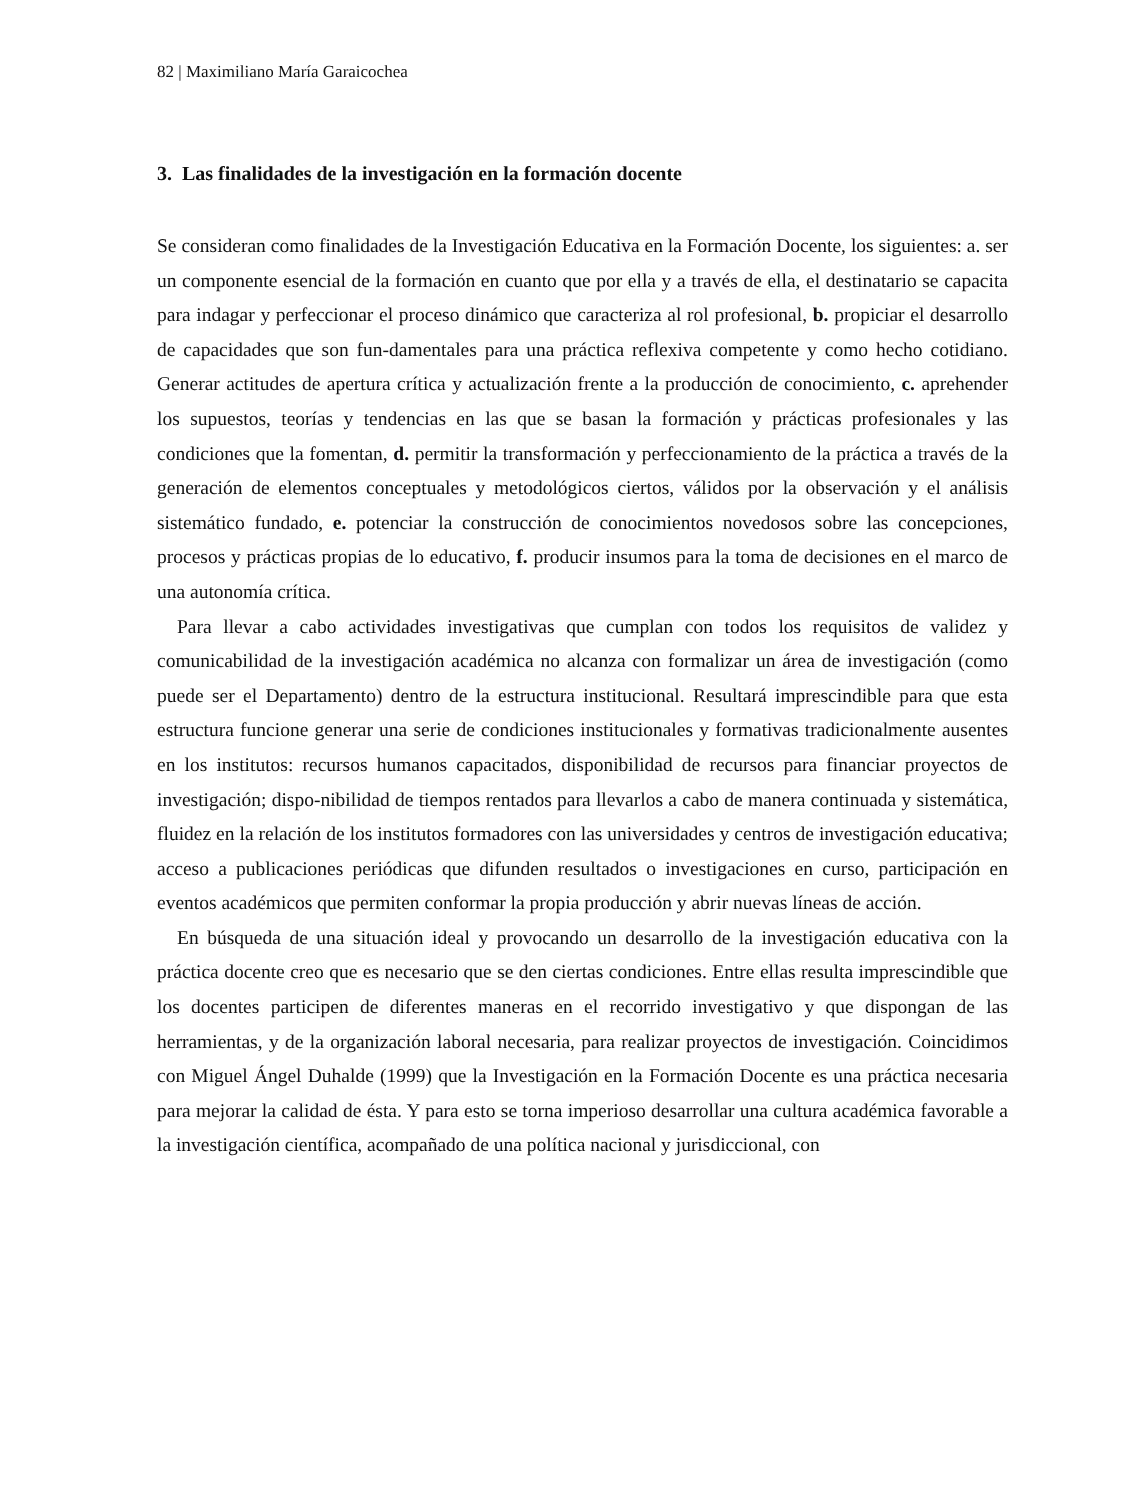82 | Maximiliano María Garaicochea
3. Las finalidades de la investigación en la formación docente
Se consideran como finalidades de la Investigación Educativa en la Formación Docente, los siguientes: a. ser un componente esencial de la formación en cuanto que por ella y a través de ella, el destinatario se capacita para indagar y perfeccionar el proceso dinámico que caracteriza al rol profesional, b. propiciar el desarrollo de capacidades que son fun-damentales para una práctica reflexiva competente y como hecho cotidiano. Generar actitudes de apertura crítica y actualización frente a la producción de conocimiento, c. aprehender los supuestos, teorías y tendencias en las que se basan la formación y prácticas profesionales y las condiciones que la fomentan, d. permitir la transformación y perfeccionamiento de la práctica a través de la generación de elementos conceptuales y metodológicos ciertos, válidos por la observación y el análisis sistemático fundado, e. potenciar la construcción de conocimientos novedosos sobre las concepciones, procesos y prácticas propias de lo educativo, f. producir insumos para la toma de decisiones en el marco de una autonomía crítica.
Para llevar a cabo actividades investigativas que cumplan con todos los requisitos de validez y comunicabilidad de la investigación académica no alcanza con formalizar un área de investigación (como puede ser el Departamento) dentro de la estructura institucional. Resultará imprescindible para que esta estructura funcione generar una serie de condiciones institucionales y formativas tradicionalmente ausentes en los institutos: recursos humanos capacitados, disponibilidad de recursos para financiar proyectos de investigación; dispo-nibilidad de tiempos rentados para llevarlos a cabo de manera continuada y sistemática, fluidez en la relación de los institutos formadores con las universidades y centros de investigación educativa; acceso a publicaciones periódicas que difunden resultados o investigaciones en curso, participación en eventos académicos que permiten conformar la propia producción y abrir nuevas líneas de acción.
En búsqueda de una situación ideal y provocando un desarrollo de la investigación educativa con la práctica docente creo que es necesario que se den ciertas condiciones. Entre ellas resulta imprescindible que los docentes participen de diferentes maneras en el recorrido investigativo y que dispongan de las herramientas, y de la organización laboral necesaria, para realizar proyectos de investigación. Coincidimos con Miguel Ángel Duhalde (1999) que la Investigación en la Formación Docente es una práctica necesaria para mejorar la calidad de ésta. Y para esto se torna imperioso desarrollar una cultura académica favorable a la investigación científica, acompañado de una política nacional y jurisdiccional, con